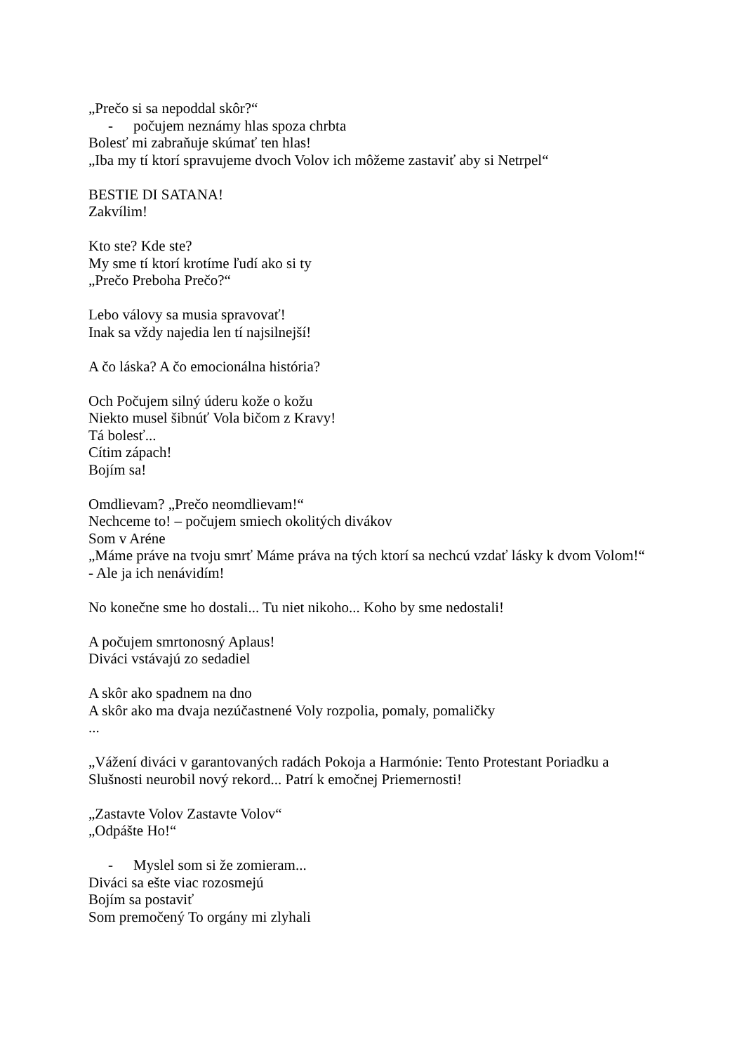„Prečo si sa nepoddal skôr?“
- počujem neznámy hlas spoza chrbta
Bolesť mi zabraňuje skúmať ten hlas!
„Iba my tí ktorí spravujeme dvoch Volov ich môžeme zastaviť aby si Netrpel“
BESTIE DI SATANA!
Zakvílim!
Kto ste? Kde ste?
My sme tí ktorí krotíme ľudí ako si ty
„Prečo Preboha Prečo?“
Lebo válovy sa musia spravovať!
Inak sa vždy najedia len tí najsilnejší!
A čo láska? A čo emocionálna história?
Och Počujem silný úderu kože o kožu
Niekto musel šibnúť Vola bičom z Kravy!
Tá bolesť...
Cítim zápach!
Bojím sa!
Omdlievam? „Prečo neomdlievam!“
Nechceme to! – počujem smiech okolitých divákov
Som v Aréne
„Máme práve na tvoju smrť Máme práva na tých ktorí sa nechcú vzdať lásky k dvom Volom!“
- Ale ja ich nenávidím!
No konečne sme ho dostali... Tu niet nikoho... Koho by sme nedostali!
A počujem smrtonosný Aplaus!
Diváci vstávajú zo sedadiel
A skôr ako spadnem na dno
A skôr ako ma dvaja nezúčastnené Voly rozpolia, pomaly, pomaličky
...
„Vážení diváci v garantovaných radách Pokoja a Harmónie: Tento Protestant Poriadku a Slušnosti neurobil nový rekord... Patrí k emočnej Priemernosti!
„Zastavte Volov Zastavte Volov“
„Odpášte Ho!“
- Myslel som si že zomieram...
Diváci sa ešte viac rozosmejú
Bojím sa postaviť
Som premočený To orgány mi zlyhali